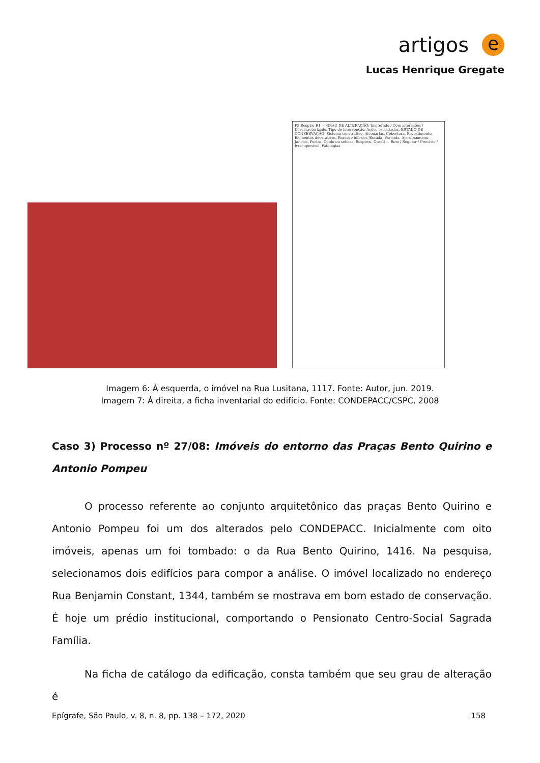artigos e
Lucas Henrique Gregate
P3 Respiro R1 — GRAU DE ALTERAÇÃO: Inalterado / Com alterações / Descaracterizado. Tipo de intervenção. Ações executadas. ESTADO DE CONSERVAÇÃO: Sistema construtivo, Alvenarias, Cobertura, Revestimento, Elementos decorativos, Barrado inferior, Escada, Varanda, Ajardinamento, Janelas, Portas, Óculo ou seteira, Respiros, Gradil — Bom / Regular / Precário / Irrecuperável. Patologias
Imagem 6: À esquerda, o imóvel na Rua Lusitana, 1117. Fonte: Autor, jun. 2019.
Imagem 7: À direita, a ficha inventarial do edifício. Fonte: CONDEPACC/CSPC, 2008
Caso 3) Processo nº 27/08: Imóveis do entorno das Praças Bento Quirino e Antonio Pompeu
O processo referente ao conjunto arquitetônico das praças Bento Quirino e Antonio Pompeu foi um dos alterados pelo CONDEPACC. Inicialmente com oito imóveis, apenas um foi tombado: o da Rua Bento Quirino, 1416. Na pesquisa, selecionamos dois edifícios para compor a análise. O imóvel localizado no endereço Rua Benjamin Constant, 1344, também se mostrava em bom estado de conservação. É hoje um prédio institucional, comportando o Pensionato Centro-Social Sagrada Família.
Na ficha de catálogo da edificação, consta também que seu grau de alteração é
Epígrafe, São Paulo, v. 8, n. 8, pp. 138 – 172, 2020 158